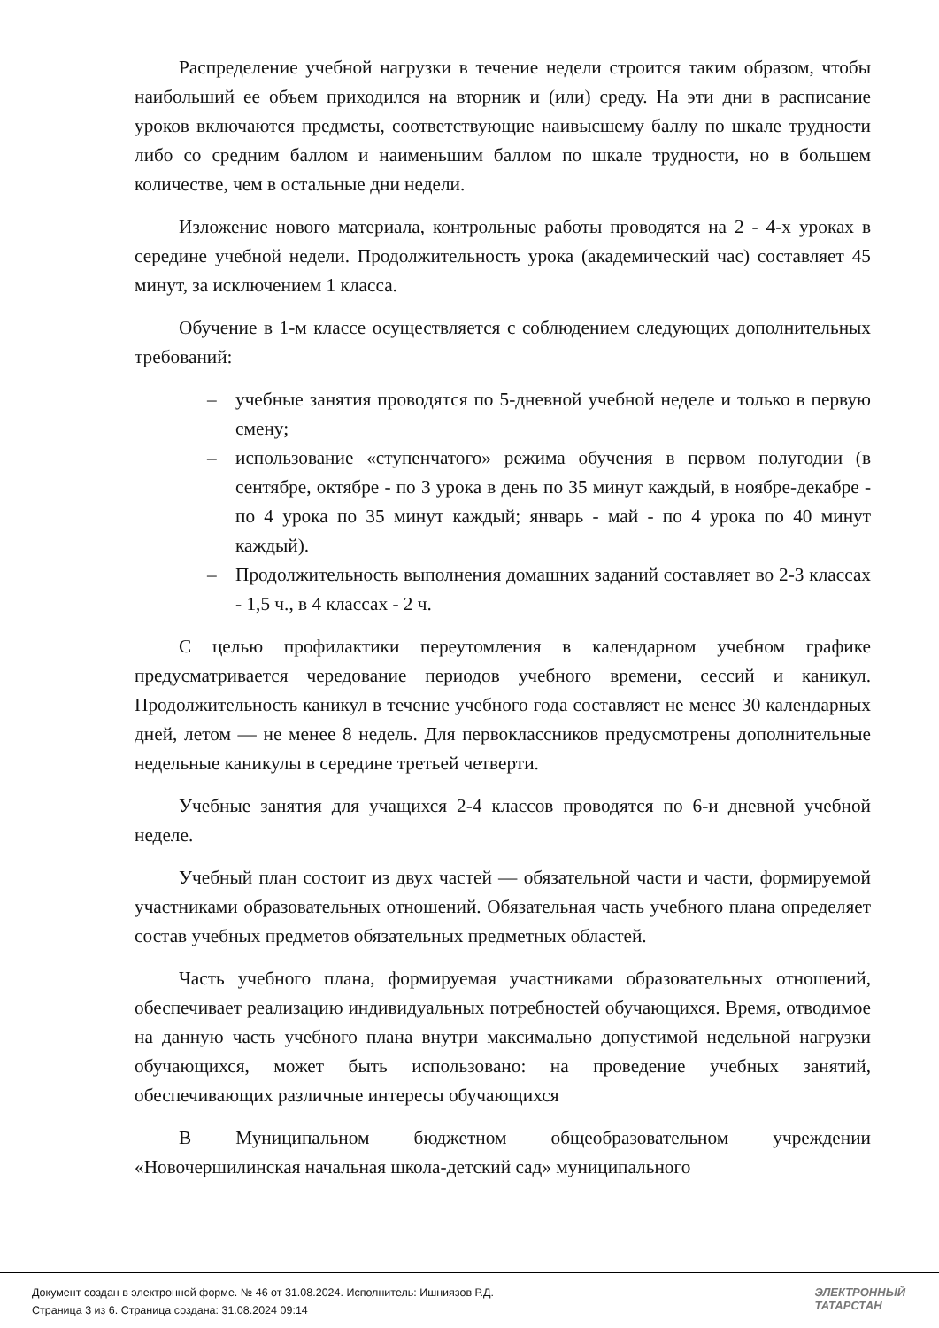Распределение учебной нагрузки в течение недели строится таким образом, чтобы наибольший ее объем приходился на вторник и (или) среду. На эти дни в расписание уроков включаются предметы, соответствующие наивысшему баллу по шкале трудности либо со средним баллом и наименьшим баллом по шкале трудности, но в большем количестве, чем в остальные дни недели.
Изложение нового материала, контрольные работы проводятся на 2 - 4-х уроках в середине учебной недели. Продолжительность урока (академический час) составляет 45 минут, за исключением 1 класса.
Обучение в 1-м классе осуществляется с соблюдением следующих дополнительных требований:
– учебные занятия проводятся по 5-дневной учебной неделе и только в первую смену;
– использование «ступенчатого» режима обучения в первом полугодии (в сентябре, октябре - по 3 урока в день по 35 минут каждый, в ноябре-декабре - по 4 урока по 35 минут каждый; январь - май - по 4 урока по 40 минут каждый).
– Продолжительность выполнения домашних заданий составляет во 2-3 классах - 1,5 ч., в 4 классах - 2 ч.
С целью профилактики переутомления в календарном учебном графике предусматривается чередование периодов учебного времени, сессий и каникул. Продолжительность каникул в течение учебного года составляет не менее 30 календарных дней, летом — не менее 8 недель. Для первоклассников предусмотрены дополнительные недельные каникулы в середине третьей четверти.
Учебные занятия для учащихся 2-4 классов проводятся по 6-и дневной учебной неделе.
Учебный план состоит из двух частей — обязательной части и части, формируемой участниками образовательных отношений. Обязательная часть учебного плана определяет состав учебных предметов обязательных предметных областей.
Часть учебного плана, формируемая участниками образовательных отношений, обеспечивает реализацию индивидуальных потребностей обучающихся. Время, отводимое на данную часть учебного плана внутри максимально допустимой недельной нагрузки обучающихся, может быть использовано: на проведение учебных занятий, обеспечивающих различные интересы обучающихся
В Муниципальном бюджетном общеобразовательном учреждении «Новочершилинская начальная школа-детский сад» муниципального
Документ создан в электронной форме. № 46 от 31.08.2024. Исполнитель: Ишниязов Р.Д.
Страница 3 из 6. Страница создана: 31.08.2024 09:14
ЭЛЕКТРОННЫЙ
ТАТАРСТАН